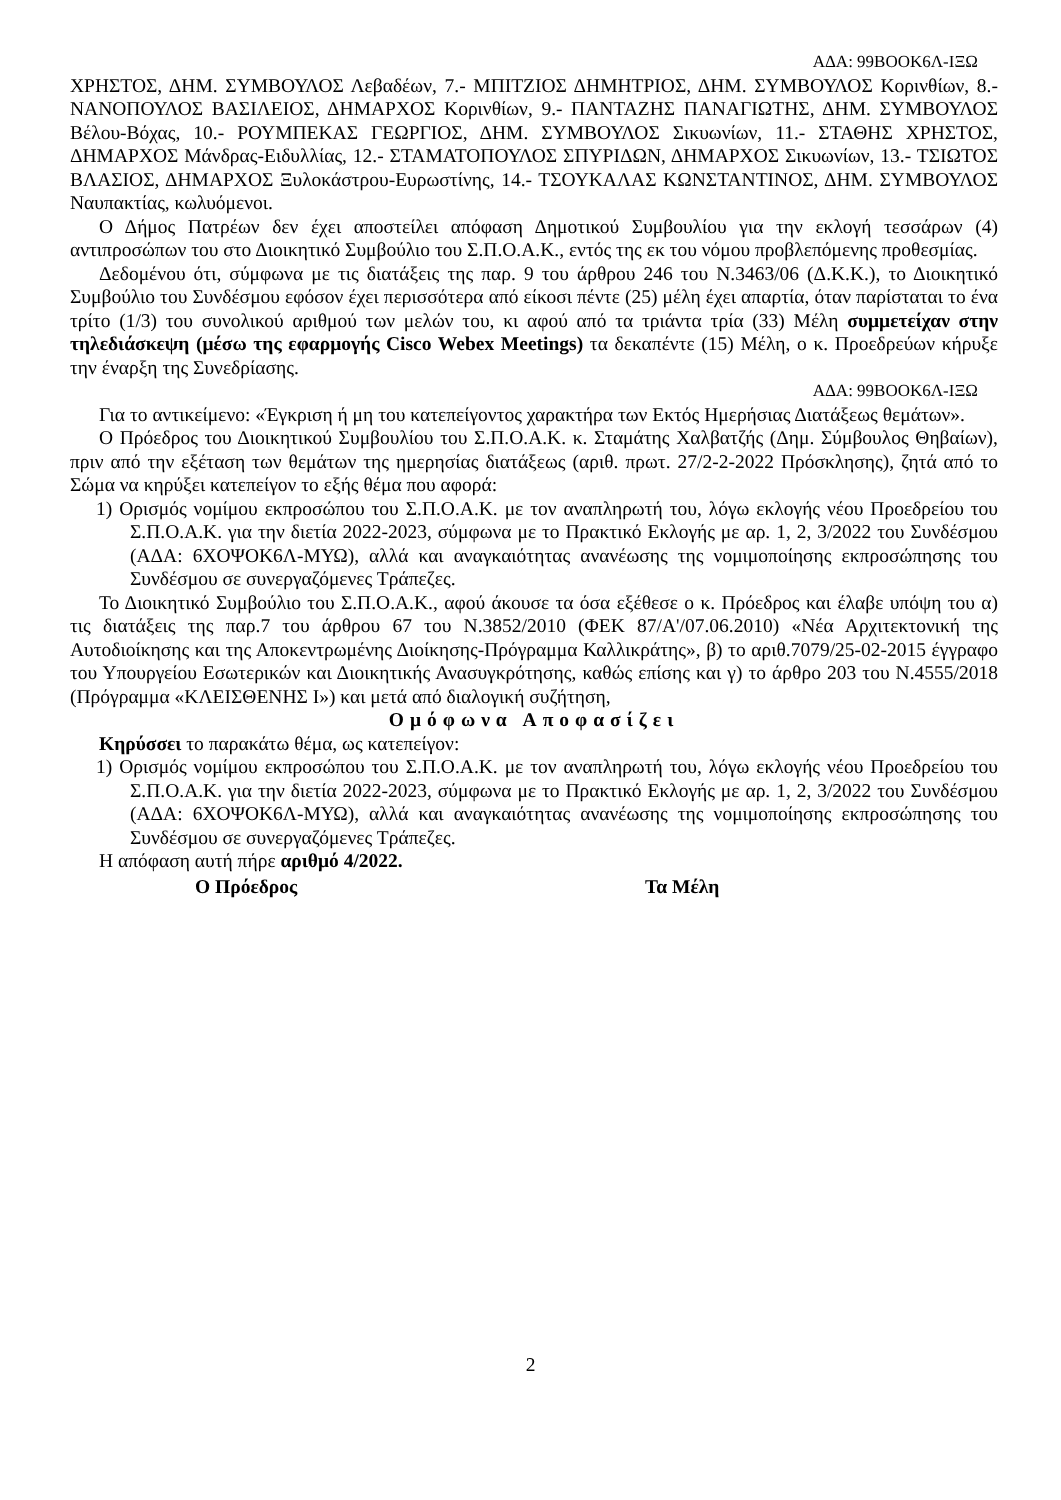ΑΔΑ: 99ΒΟΟΚ6Λ-ΙΞΩ
ΧΡΗΣΤΟΣ, ΔΗΜ. ΣΥΜΒΟΥΛΟΣ Λεβαδέων, 7.- ΜΠΙΤΖΙΟΣ ΔΗΜΗΤΡΙΟΣ, ΔΗΜ. ΣΥΜΒΟΥΛΟΣ Κορινθίων, 8.- ΝΑΝΟΠΟΥΛΟΣ ΒΑΣΙΛΕΙΟΣ, ΔΗΜΑΡΧΟΣ Κορινθίων, 9.- ΠΑΝΤΑΖΗΣ ΠΑΝΑΓΙΩΤΗΣ, ΔΗΜ. ΣΥΜΒΟΥΛΟΣ Βέλου-Βόχας, 10.- ΡΟΥΜΠΕΚΑΣ ΓΕΩΡΓΙΟΣ, ΔΗΜ. ΣΥΜΒΟΥΛΟΣ Σικυωνίων, 11.- ΣΤΑΘΗΣ ΧΡΗΣΤΟΣ, ΔΗΜΑΡΧΟΣ Μάνδρας-Ειδυλλίας, 12.- ΣΤΑΜΑΤΟΠΟΥΛΟΣ ΣΠΥΡΙΔΩΝ, ΔΗΜΑΡΧΟΣ Σικυωνίων, 13.- ΤΣΙΩΤΟΣ ΒΛΑΣΙΟΣ, ΔΗΜΑΡΧΟΣ Ξυλοκάστρου-Ευρωστίνης, 14.- ΤΣΟΥΚΑΛΑΣ ΚΩΝΣΤΑΝΤΙΝΟΣ, ΔΗΜ. ΣΥΜΒΟΥΛΟΣ Ναυπακτίας, κωλυόμενοι.
Ο Δήμος Πατρέων δεν έχει αποστείλει απόφαση Δημοτικού Συμβουλίου για την εκλογή τεσσάρων (4) αντιπροσώπων του στο Διοικητικό Συμβούλιο του Σ.Π.Ο.Α.Κ., εντός της εκ του νόμου προβλεπόμενης προθεσμίας.
Δεδομένου ότι, σύμφωνα με τις διατάξεις της παρ. 9 του άρθρου 246 του Ν.3463/06 (Δ.Κ.Κ.), το Διοικητικό Συμβούλιο του Συνδέσμου εφόσον έχει περισσότερα από είκοσι πέντε (25) μέλη έχει απαρτία, όταν παρίσταται το ένα τρίτο (1/3) του συνολικού αριθμού των μελών του, κι αφού από τα τριάντα τρία (33) Μέλη συμμετείχαν στην τηλεδιάσκεψη (μέσω της εφαρμογής Cisco Webex Meetings) τα δεκαπέντε (15) Μέλη, ο κ. Προεδρεύων κήρυξε την έναρξη της Συνεδρίασης.
ΑΔΑ: 99ΒΟΟΚ6Λ-ΙΞΩ
Για το αντικείμενο: «Έγκριση ή μη του κατεπείγοντος χαρακτήρα των Εκτός Ημερήσιας Διατάξεως θεμάτων».
Ο Πρόεδρος του Διοικητικού Συμβουλίου του Σ.Π.Ο.Α.Κ. κ. Σταμάτης Χαλβατζής (Δημ. Σύμβουλος Θηβαίων), πριν από την εξέταση των θεμάτων της ημερησίας διατάξεως (αριθ. πρωτ. 27/2-2-2022 Πρόσκλησης), ζητά από το Σώμα να κηρύξει κατεπείγον το εξής θέμα που αφορά:
1) Ορισμός νομίμου εκπροσώπου του Σ.Π.Ο.Α.Κ. με τον αναπληρωτή του, λόγω εκλογής νέου Προεδρείου του Σ.Π.Ο.Α.Κ. για την διετία 2022-2023, σύμφωνα με το Πρακτικό Εκλογής με αρ. 1, 2, 3/2022 του Συνδέσμου (ΑΔΑ: 6ΧΟΨΟΚ6Λ-ΜΥΩ), αλλά και αναγκαιότητας ανανέωσης της νομιμοποίησης εκπροσώπησης του Συνδέσμου σε συνεργαζόμενες Τράπεζες.
Το Διοικητικό Συμβούλιο του Σ.Π.Ο.Α.Κ., αφού άκουσε τα όσα εξέθεσε ο κ. Πρόεδρος και έλαβε υπόψη του α) τις διατάξεις της παρ.7 του άρθρου 67 του Ν.3852/2010 (ΦΕΚ 87/Α'/07.06.2010) «Νέα Αρχιτεκτονική της Αυτοδιοίκησης και της Αποκεντρωμένης Διοίκησης-Πρόγραμμα Καλλικράτης», β) το αριθ.7079/25-02-2015 έγγραφο του Υπουργείου Εσωτερικών και Διοικητικής Ανασυγκρότησης, καθώς επίσης και γ) το άρθρο 203 του Ν.4555/2018 (Πρόγραμμα «ΚΛΕΙΣΘΕΝΗΣ Ι») και μετά από διαλογική συζήτηση,
Ομόφωνα Αποφασίζει
Κηρύσσει το παρακάτω θέμα, ως κατεπείγον:
1) Ορισμός νομίμου εκπροσώπου του Σ.Π.Ο.Α.Κ. με τον αναπληρωτή του, λόγω εκλογής νέου Προεδρείου του Σ.Π.Ο.Α.Κ. για την διετία 2022-2023, σύμφωνα με το Πρακτικό Εκλογής με αρ. 1, 2, 3/2022 του Συνδέσμου (ΑΔΑ: 6ΧΟΨΟΚ6Λ-ΜΥΩ), αλλά και αναγκαιότητας ανανέωσης της νομιμοποίησης εκπροσώπησης του Συνδέσμου σε συνεργαζόμενες Τράπεζες.
Η απόφαση αυτή πήρε αριθμό 4/2022.
Ο Πρόεδρος Τα Μέλη
2